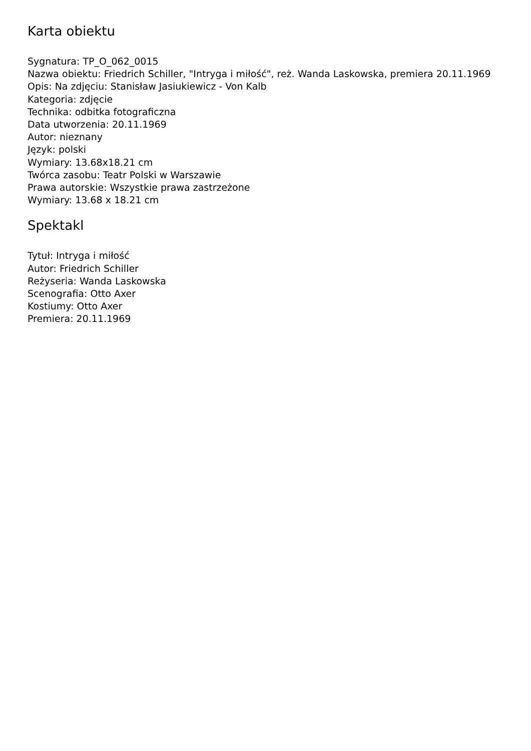Karta obiektu
Sygnatura: TP_O_062_0015
Nazwa obiektu: Friedrich Schiller, "Intryga i miłość", reż. Wanda Laskowska, premiera 20.11.1969
Opis: Na zdjęciu: Stanisław Jasiukiewicz - Von Kalb
Kategoria: zdjęcie
Technika: odbitka fotograficzna
Data utworzenia: 20.11.1969
Autor: nieznany
Język: polski
Wymiary: 13.68x18.21 cm
Twórca zasobu: Teatr Polski w Warszawie
Prawa autorskie: Wszystkie prawa zastrzeżone
Wymiary: 13.68 x 18.21 cm
Spektakl
Tytuł: Intryga i miłość
Autor: Friedrich Schiller
Reżyseria: Wanda Laskowska
Scenografia: Otto Axer
Kostiumy: Otto Axer
Premiera: 20.11.1969